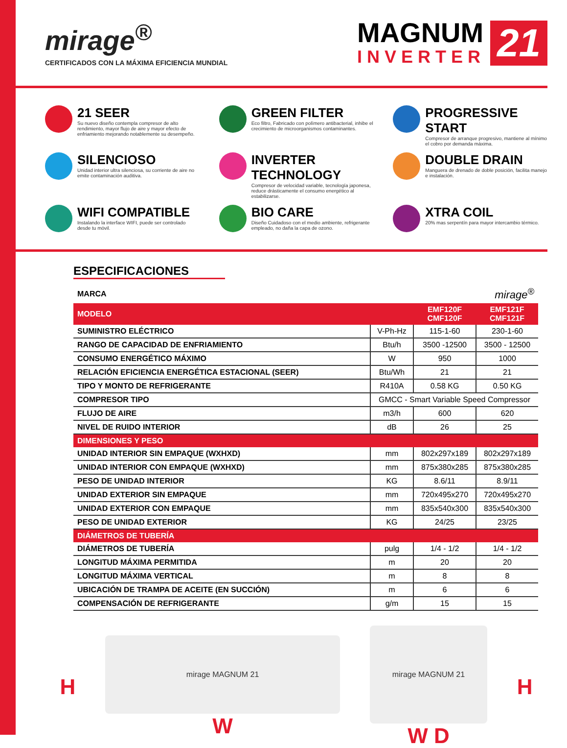mirage<sup>®</sup>
CERTIFICADOS CON LA MÁXIMA EFICIENCIA MUNDIAL
MAGNUM
INVERTER
21
21 SEER
Su nuevo diseño contempla compresor de alto rendimiento, mayor flujo de aire y mayor efecto de enfriamiento mejorando notablemente su desempeño.
GREEN FILTER
Eco filtro, Fabricado con polímero antibacterial, inhibe el crecimiento de microorganismos contaminantes.
PROGRESSIVE START
Compresor de arranque progresivo, mantiene al mínimo el cobro por demanda máxima.
SILENCIOSO
Unidad interior ultra silenciosa, su corriente de aire no emite contaminación auditiva.
INVERTER TECHNOLOGY
Compresor de velocidad variable, tecnología japonesa, reduce drásticamente el consumo energético al estabilizarse.
DOUBLE DRAIN
Manguera de drenado de doble posición, facilita manejo e instalación.
WIFI COMPATIBLE
Instalando la interface WIFI, puede ser controlado desde tu móvil.
BIO CARE
Diseño Cuidadoso con el medio ambiente, refrigerante empleado, no daña la capa de ozono.
XTRA COIL
20% mas serpentín para mayor intercambio térmico.
ESPECIFICACIONES
| MARCA | mirage<sup>®</sup> | | |
| MODELO | | EMF120F CMF120F | EMF121F CMF121F |
| SUMINISTRO ELÉCTRICO | V-Ph-Hz | 115-1-60 | 230-1-60 |
| RANGO DE CAPACIDAD DE ENFRIAMIENTO | Btu/h | 3500 -12500 | 3500 - 12500 |
| CONSUMO ENERGÉTICO MÁXIMO | W | 950 | 1000 |
| RELACIÓN EFICIENCIA ENERGÉTICA ESTACIONAL (SEER) | Btu/Wh | 21 | 21 |
| TIPO Y MONTO DE REFRIGERANTE | R410A | 0.58 KG | 0.50 KG |
| COMPRESOR TIPO | GMCC - Smart Variable Speed Compressor | | |
| FLUJO DE AIRE | m3/h | 600 | 620 |
| NIVEL DE RUIDO INTERIOR | dB | 26 | 25 |
| DIMENSIONES Y PESO | | | |
| UNIDAD INTERIOR SIN EMPAQUE (WXHXD) | mm | 802x297x189 | 802x297x189 |
| UNIDAD INTERIOR CON EMPAQUE (WXHXD) | mm | 875x380x285 | 875x380x285 |
| PESO DE UNIDAD INTERIOR | KG | 8.6/11 | 8.9/11 |
| UNIDAD EXTERIOR SIN EMPAQUE | mm | 720x495x270 | 720x495x270 |
| UNIDAD EXTERIOR CON EMPAQUE | mm | 835x540x300 | 835x540x300 |
| PESO DE UNIDAD EXTERIOR | KG | 24/25 | 23/25 |
| DIÁMETROS DE TUBERÍA | | | |
| DIÁMETROS DE TUBERÍA | pulg | 1/4 - 1/2 | 1/4 - 1/2 |
| LONGITUD MÁXIMA PERMITIDA | m | 20 | 20 |
| LONGITUD MÁXIMA VERTICAL | m | 8 | 8 |
| UBICACIÓN DE TRAMPA DE ACEITE (EN SUCCIÓN) | m | 6 | 6 |
| COMPENSACIÓN DE REFRIGERANTE | g/m | 15 | 15 |
H
mirage MAGNUM 21
W
mirage MAGNUM 21
W D
H